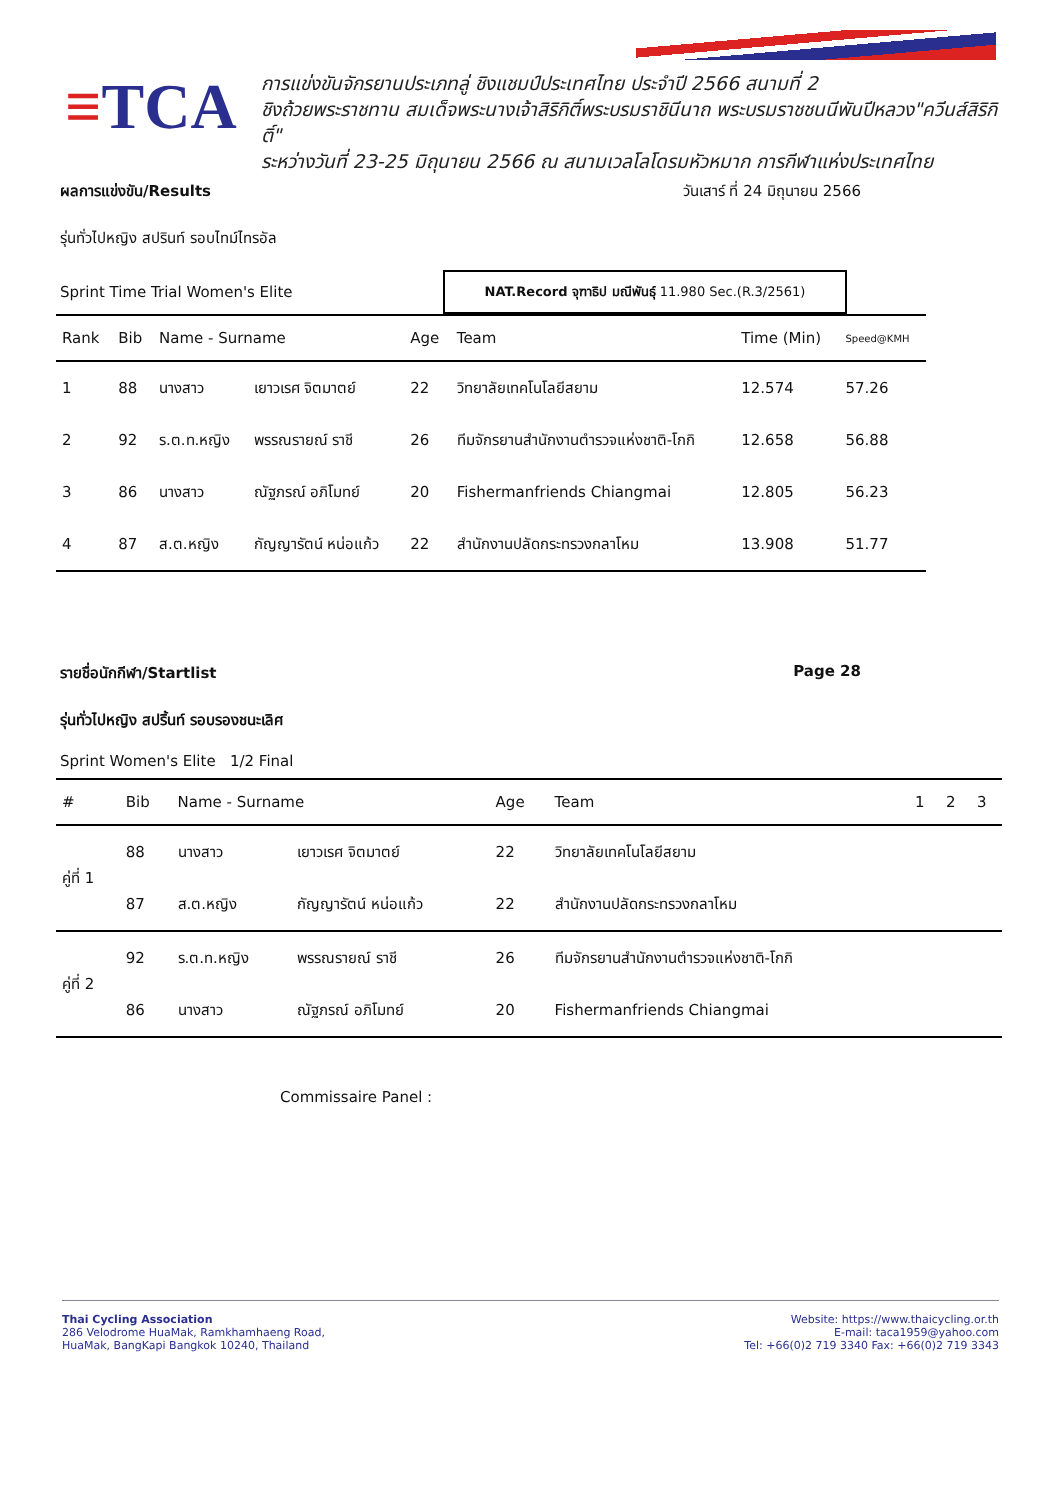≡TCA
การแข่งขันจักรยานประเภทลู่ ชิงแชมป์ประเทศไทย ประจำปี 2566 สนามที่ 2
ชิงถ้วยพระราชทาน สมเด็จพระนางเจ้าสิริกิติ์พระบรมราชินีนาถ พระบรมราชชนนีพันปีหลวง"ควีนส์สิริกิติ์"
ระหว่างวันที่ 23-25 มิถุนายน 2566 ณ สนามเวลโลโดรมหัวหมาก การกีฬาแห่งประเทศไทย
ผลการแข่งขัน/Results วันเสาร์ ที่ 24 มิถุนายน 2566
รุ่นทั่วไปหญิง สปรินท์ รอบไทม์ไทรอัล
Sprint Time Trial Women's Elite NAT.Record จุฑาธิป มณีพันธุ์ 11.980 Sec.(R.3/2561)
| Rank | Bib | Name - Surname | | Age | Team | Time (Min) | Speed@KMH |
| --- | --- | --- | --- | --- | --- | --- | --- |
| 1 | 88 | นางสาว | เยาวเรศ จิตมาตย์ | 22 | วิทยาลัยเทคโนโลยีสยาม | 12.574 | 57.26 |
| 2 | 92 | ร.ต.ท.หญิง | พรรณรายณ์ ราชี | 26 | ทีมจักรยานสำนักงานตำรวจแห่งชาติ-โกกิ | 12.658 | 56.88 |
| 3 | 86 | นางสาว | ณัฐภรณ์ อภิโมทย์ | 20 | Fishermanfriends Chiangmai | 12.805 | 56.23 |
| 4 | 87 | ส.ต.หญิง | กัญญารัตน์ หน่อแก้ว | 22 | สำนักงานปลัดกระทรวงกลาโหม | 13.908 | 51.77 |
รายชื่อนักกีฬา/Startlist Page 28
รุ่นทั่วไปหญิง สปริ้นท์ รอบรองชนะเลิศ
Sprint Women's Elite 1/2 Final
| # | Bib | Name - Surname | | Age | Team | 1 | 2 | 3 |
| --- | --- | --- | --- | --- | --- | --- | --- | --- |
| คู่ที่ 1 | 88 | นางสาว | เยาวเรศ จิตมาตย์ | 22 | วิทยาลัยเทคโนโลยีสยาม | | | |
| | 87 | ส.ต.หญิง | กัญญารัตน์ หน่อแก้ว | 22 | สำนักงานปลัดกระทรวงกลาโหม | | | |
| คู่ที่ 2 | 92 | ร.ต.ท.หญิง | พรรณรายณ์ ราชี | 26 | ทีมจักรยานสำนักงานตำรวจแห่งชาติ-โกกิ | | | |
| | 86 | นางสาว | ณัฐภรณ์ อภิโมทย์ | 20 | Fishermanfriends Chiangmai | | | |
Commissaire Panel :
Thai Cycling Association
286 Velodrome HuaMak, Ramkhamhaeng Road,
HuaMak, BangKapi Bangkok 10240, Thailand
Website: https://www.thaicycling.or.th
E-mail: taca1959@yahoo.com
Tel: +66(0)2 719 3340 Fax: +66(0)2 719 3343